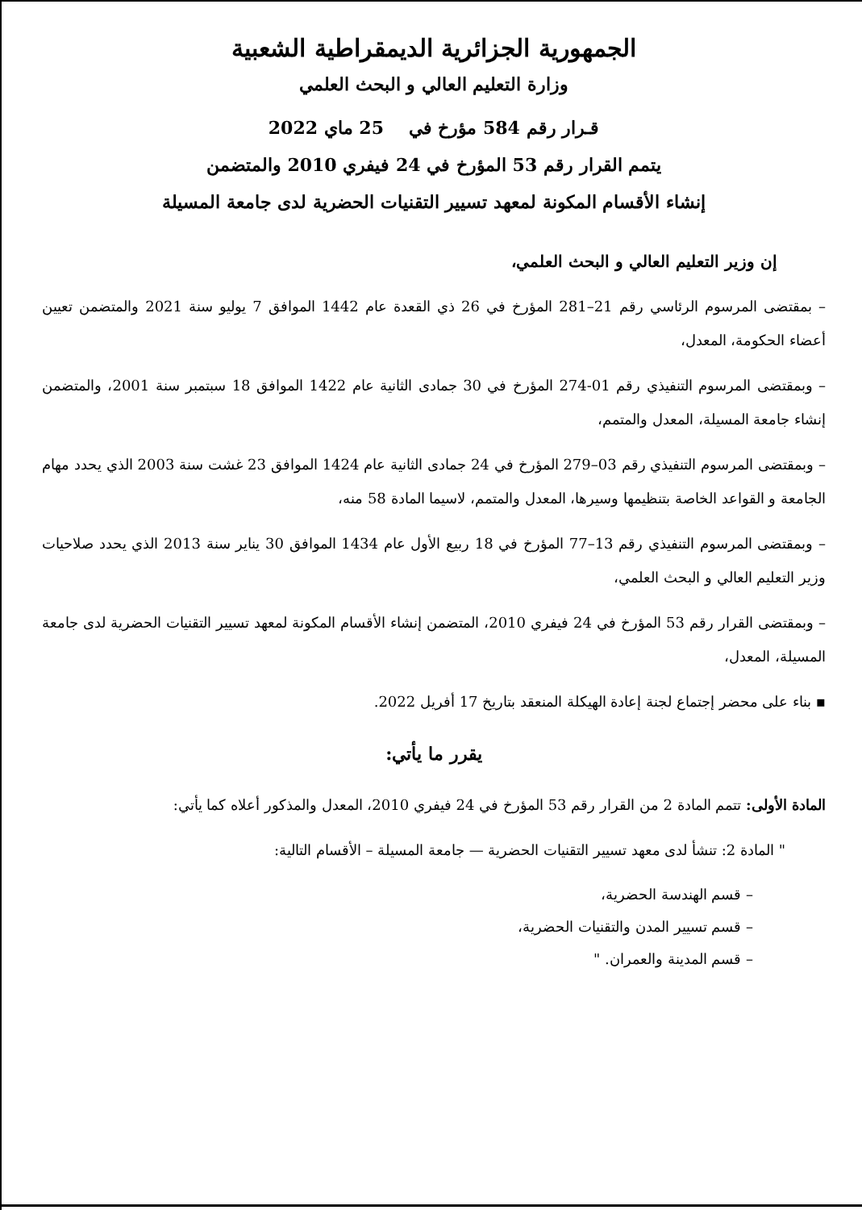الجمهورية الجزائرية الديمقراطية الشعبية
وزارة التعليم العالي و البحث العلمي
قـرار رقم 584 مؤرخ في 25 ماي 2022
يتمم القرار رقم 53 المؤرخ في 24 فيفري 2010 والمتضمن
إنشاء الأقسام المكونة لمعهد تسيير التقنيات الحضرية لدى جامعة المسيلة
إن وزير التعليم العالي و البحث العلمي،
– بمقتضى المرسوم الرئاسي رقم 21–281 المؤرخ في 26 ذي القعدة عام 1442 الموافق 7 يوليو سنة 2021 والمتضمن تعيين أعضاء الحكومة، المعدل،
– وبمقتضى المرسوم التنفيذي رقم 01-274 المؤرخ في 30 جمادى الثانية عام 1422 الموافق 18 سبتمبر سنة 2001، والمتضمن إنشاء جامعة المسيلة، المعدل والمتمم،
– وبمقتضى المرسوم التنفيذي رقم 03–279 المؤرخ في 24 جمادى الثانية عام 1424 الموافق 23 غشت سنة 2003 الذي يحدد مهام الجامعة و القواعد الخاصة بتنظيمها وسيرها، المعدل والمتمم، لاسيما المادة 58 منه،
– وبمقتضى المرسوم التنفيذي رقم 13–77 المؤرخ في 18 ربيع الأول عام 1434 الموافق 30 يناير سنة 2013 الذي يحدد صلاحيات وزير التعليم العالي و البحث العلمي،
– وبمقتضى القرار رقم 53 المؤرخ في 24 فيفري 2010، المتضمن إنشاء الأقسام المكونة لمعهد تسيير التقنيات الحضرية لدى جامعة المسيلة، المعدل،
▪ بناء على محضر إجتماع لجنة إعادة الهيكلة المنعقد بتاريخ 17 أفريل 2022.
يقرر ما يأتي:
المادة الأولى: تتمم المادة 2 من القرار رقم 53 المؤرخ في 24 فيفري 2010، المعدل والمذكور أعلاه كما يأتي:
" المادة 2: تنشأ لدى معهد تسيير التقنيات الحضرية — جامعة المسيلة – الأقسام التالية:
– قسم الهندسة الحضرية،
– قسم تسيير المدن والتقنيات الحضرية،
– قسم المدينة والعمران. "